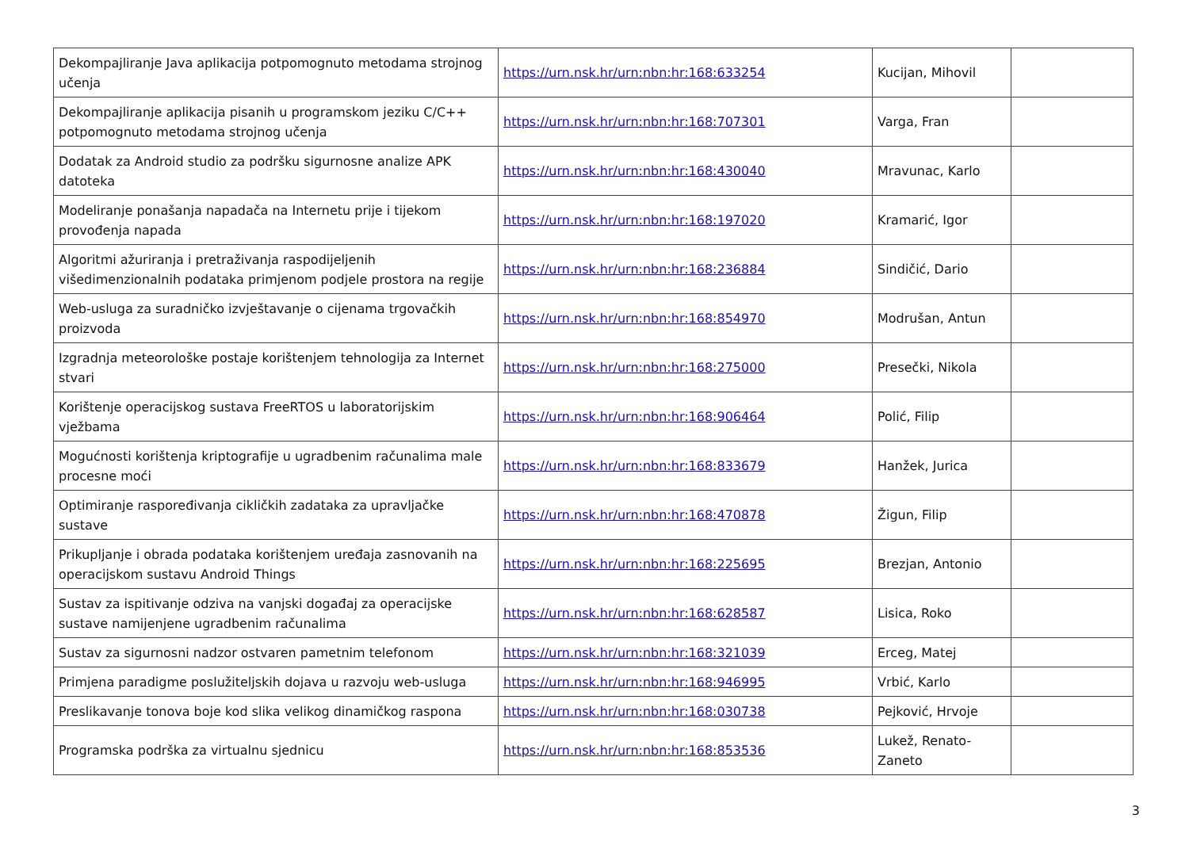| Dekompajliranje Java aplikacija potpomognuto metodama strojnog učenja | https://urn.nsk.hr/urn:nbn:hr:168:633254 | Kucijan, Mihovil | |
| Dekompajliranje aplikacija pisanih u programskom jeziku C/C++ potpomognuto metodama strojnog učenja | https://urn.nsk.hr/urn:nbn:hr:168:707301 | Varga, Fran | |
| Dodatak za Android studio za podršku sigurnosne analize APK datoteka | https://urn.nsk.hr/urn:nbn:hr:168:430040 | Mravunac, Karlo | |
| Modeliranje ponašanja napadača na Internetu prije i tijekom provođenja napada | https://urn.nsk.hr/urn:nbn:hr:168:197020 | Kramarić, Igor | |
| Algoritmi ažuriranja i pretraživanja raspodijeljenih višedimenzionalnih podataka primjenom podjele prostora na regije | https://urn.nsk.hr/urn:nbn:hr:168:236884 | Sindičić, Dario | |
| Web-usluga za suradničko izvještavanje o cijenama trgovačkih proizvoda | https://urn.nsk.hr/urn:nbn:hr:168:854970 | Modrušan, Antun | |
| Izgradnja meteorološke postaje korištenjem tehnologija za Internet stvari | https://urn.nsk.hr/urn:nbn:hr:168:275000 | Presečki, Nikola | |
| Korištenje operacijskog sustava FreeRTOS u laboratorijskim vježbama | https://urn.nsk.hr/urn:nbn:hr:168:906464 | Polić, Filip | |
| Mogućnosti korištenja kriptografije u ugradbenim računalima male procesne moći | https://urn.nsk.hr/urn:nbn:hr:168:833679 | Hanžek, Jurica | |
| Optimiranje raspoređivanja cikličkih zadataka za upravljačke sustave | https://urn.nsk.hr/urn:nbn:hr:168:470878 | Žigun, Filip | |
| Prikupljanje i obrada podataka korištenjem uređaja zasnovanih na operacijskom sustavu Android Things | https://urn.nsk.hr/urn:nbn:hr:168:225695 | Brezjan, Antonio | |
| Sustav za ispitivanje odziva na vanjski događaj za operacijske sustave namijenjene ugradbenim računalima | https://urn.nsk.hr/urn:nbn:hr:168:628587 | Lisica, Roko | |
| Sustav za sigurnosni nadzor ostvaren pametnim telefonom | https://urn.nsk.hr/urn:nbn:hr:168:321039 | Erceg, Matej | |
| Primjena paradigme poslužiteljskih dojava u razvoju web-usluga | https://urn.nsk.hr/urn:nbn:hr:168:946995 | Vrbić, Karlo | |
| Preslikavanje tonova boje kod slika velikog dinamičkog raspona | https://urn.nsk.hr/urn:nbn:hr:168:030738 | Pejković, Hrvoje | |
| Programska podrška za virtualnu sjednicu | https://urn.nsk.hr/urn:nbn:hr:168:853536 | Lukež, Renato-Zaneto | |
3